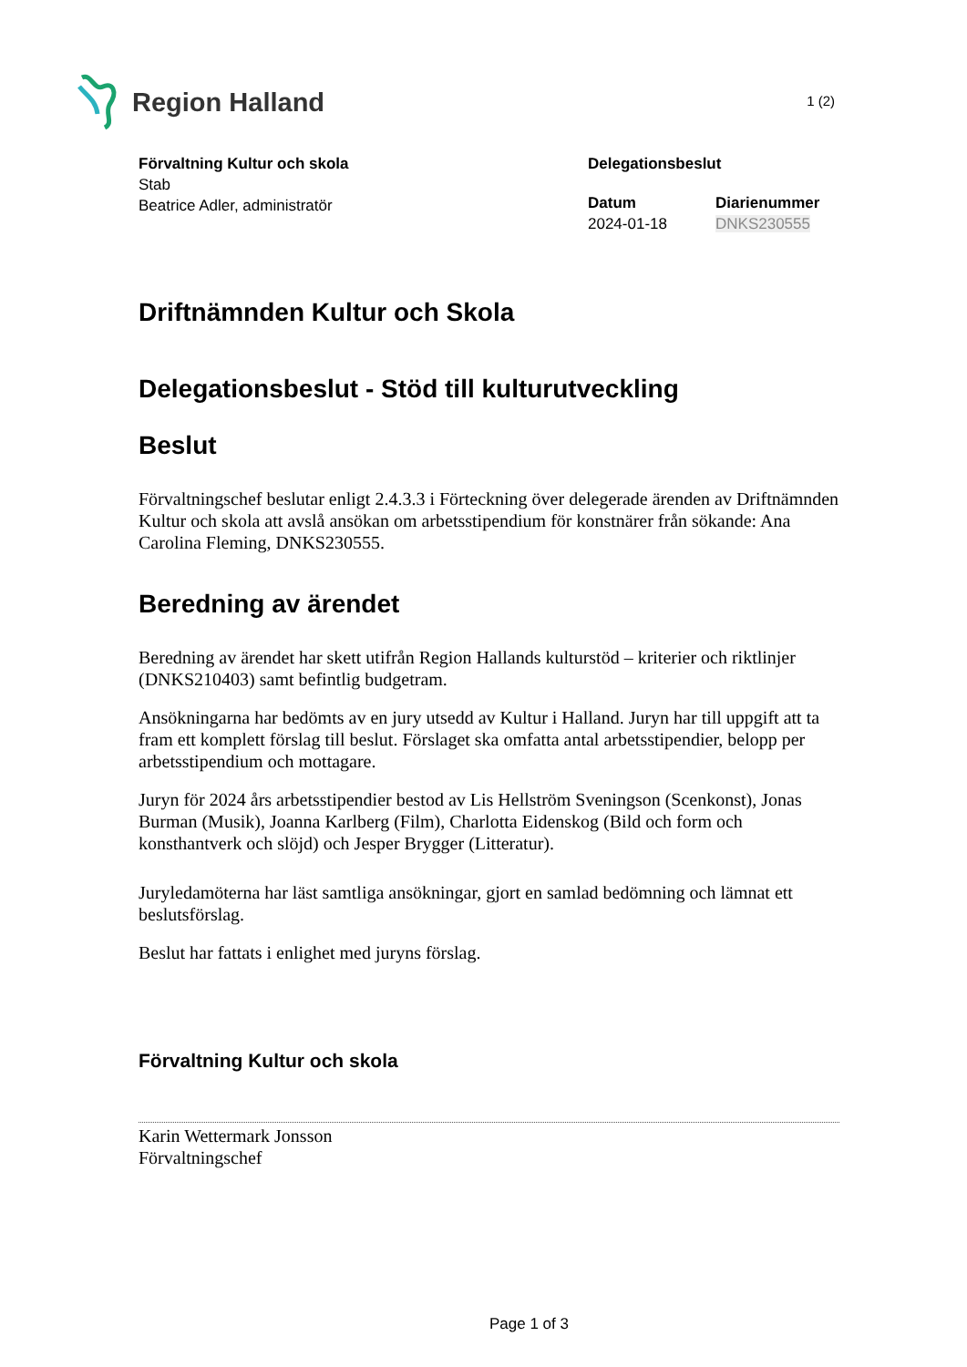Region Halland
1 (2)
Förvaltning Kultur och skola
Stab
Beatrice Adler, administratör
Delegationsbeslut
Datum
2024-01-18
Diarienummer
DNKS230555
Driftnämnden Kultur och Skola
Delegationsbeslut - Stöd till kulturutveckling
Beslut
Förvaltningschef beslutar enligt 2.4.3.3 i Förteckning över delegerade ärenden av Driftnämnden Kultur och skola att avslå ansökan om arbetsstipendium för konstnärer från sökande: Ana Carolina Fleming, DNKS230555.
Beredning av ärendet
Beredning av ärendet har skett utifrån Region Hallands kulturstöd – kriterier och riktlinjer (DNKS210403) samt befintlig budgetram.
Ansökningarna har bedömts av en jury utsedd av Kultur i Halland. Juryn har till uppgift att ta fram ett komplett förslag till beslut. Förslaget ska omfatta antal arbetsstipendier, belopp per arbetsstipendium och mottagare.
Juryn för 2024 års arbetsstipendier bestod av Lis Hellström Sveningson (Scenkonst), Jonas Burman (Musik), Joanna Karlberg (Film), Charlotta Eidenskog (Bild och form och konsthantverk och slöjd) och Jesper Brygger (Litteratur).
Juryledamöterna har läst samtliga ansökningar, gjort en samlad bedömning och lämnat ett beslutsförslag.
Beslut har fattats i enlighet med juryns förslag.
Förvaltning Kultur och skola
Karin Wettermark Jonsson
Förvaltningschef
Page 1 of 3